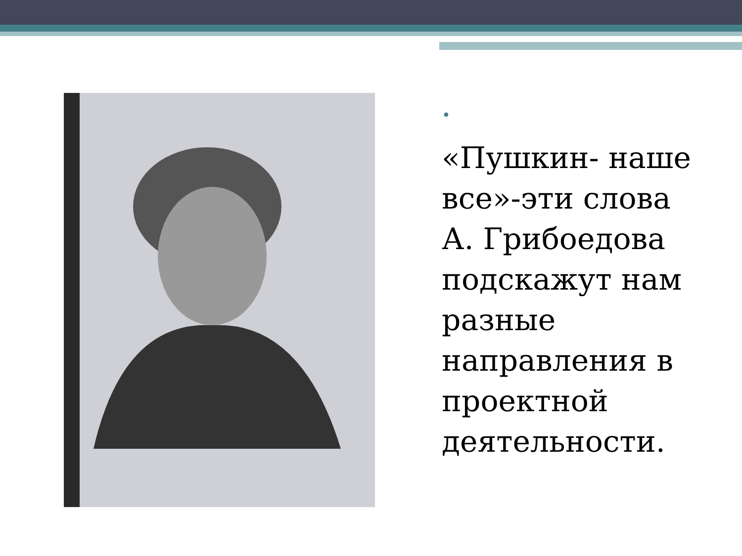•
«Пушкин- наше все»-эти слова А. Грибоедова подскажут нам разные направления в проектной деятельности.